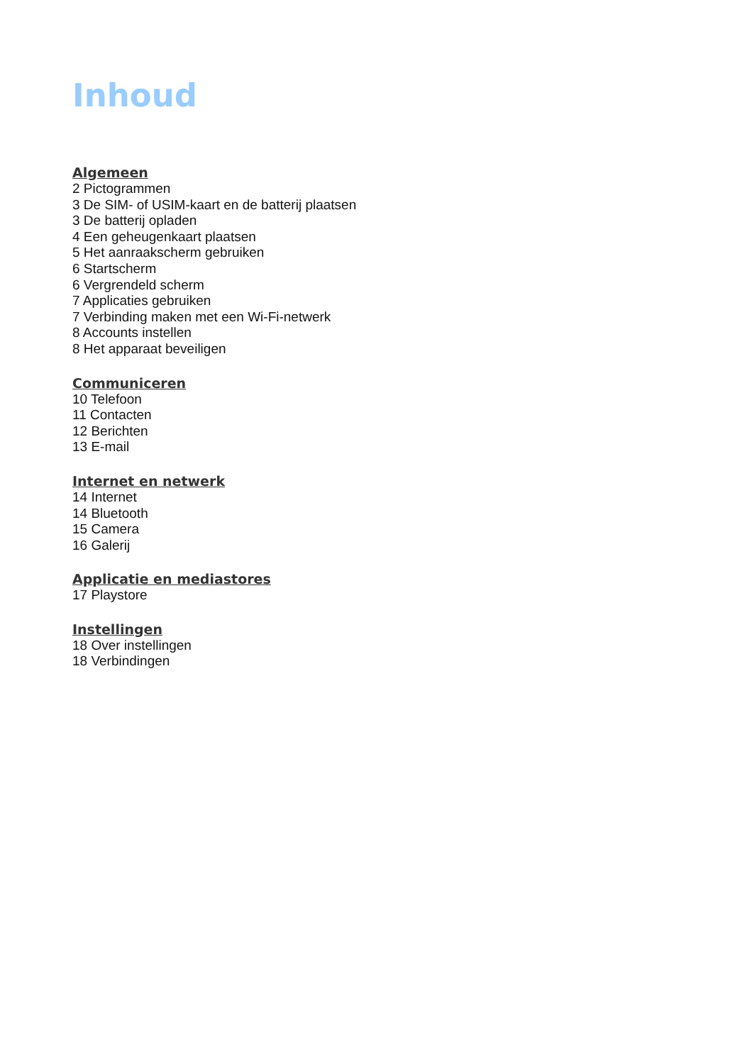Inhoud
Algemeen
2 Pictogrammen
3 De SIM- of USIM-kaart en de batterij plaatsen
3 De batterij opladen
4 Een geheugenkaart plaatsen
5 Het aanraakscherm gebruiken
6 Startscherm
6 Vergrendeld scherm
7 Applicaties gebruiken
7 Verbinding maken met een Wi-Fi-netwerk
8 Accounts instellen
8 Het apparaat beveiligen
Communiceren
10 Telefoon
11 Contacten
12 Berichten
13 E-mail
Internet en netwerk
14 Internet
14 Bluetooth
15 Camera
16 Galerij
Applicatie en mediastores
17 Playstore
Instellingen
18 Over instellingen
18 Verbindingen